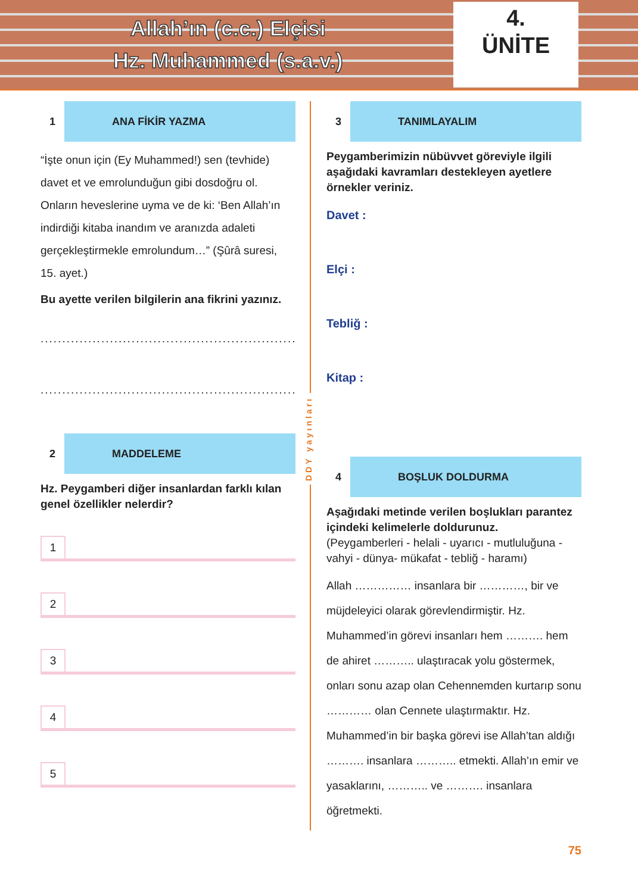Allah’ın (c.c.) Elçisi
Hz. Muhammed (s.a.v.)
4.
ÜNİTE
1
ANA FİKİR YAZMA
“İşte onun için (Ey Muhammed!) sen (tevhide) davet et ve emrolunduğun gibi dosdoğru ol. Onların heveslerine uyma ve de ki: ‘Ben Allah’ın indirdiği kitaba inandım ve aranızda adaleti gerçekleştirmekle emrolundum…” (Şûrâ suresi, 15. ayet.)
Bu ayette verilen bilgilerin ana fikrini yazınız.
................................................................
................................................................
2
MADDELEME
Hz. Peygamberi diğer insanlardan farklı kılan genel özellikler nelerdir?
1
2
3
4
5
DDY yayınları
3
TANIMLAYALIM
Peygamberimizin nübüvvet göreviyle ilgili aşağıdaki kavramları destekleyen ayetlere örnekler veriniz.
Davet :
Elçi :
Tebliğ :
Kitap :
4
BOŞLUK DOLDURMA
Aşağıdaki metinde verilen boşlukları parantez içindeki kelimelerle doldurunuz.
(Peygamberleri - helali - uyarıcı - mutluluğuna - vahyi - dünya- mükafat - tebliğ - haramı)
Allah …………… insanlara bir …………, bir ve müjdeleyici olarak görevlendirmiştir. Hz. Muhammed’in görevi insanları hem ………. hem de ahiret ……….. ulaştıracak yolu göstermek, onları sonu azap olan Cehennemden kurtarıp sonu ………… olan Cennete ulaştırmaktır. Hz. Muhammed’in bir başka görevi ise Allah’tan aldığı ………. insanlara ……….. etmekti. Allah’ın emir ve yasaklarını, ……….. ve ………. insanlara öğretmekti.
75